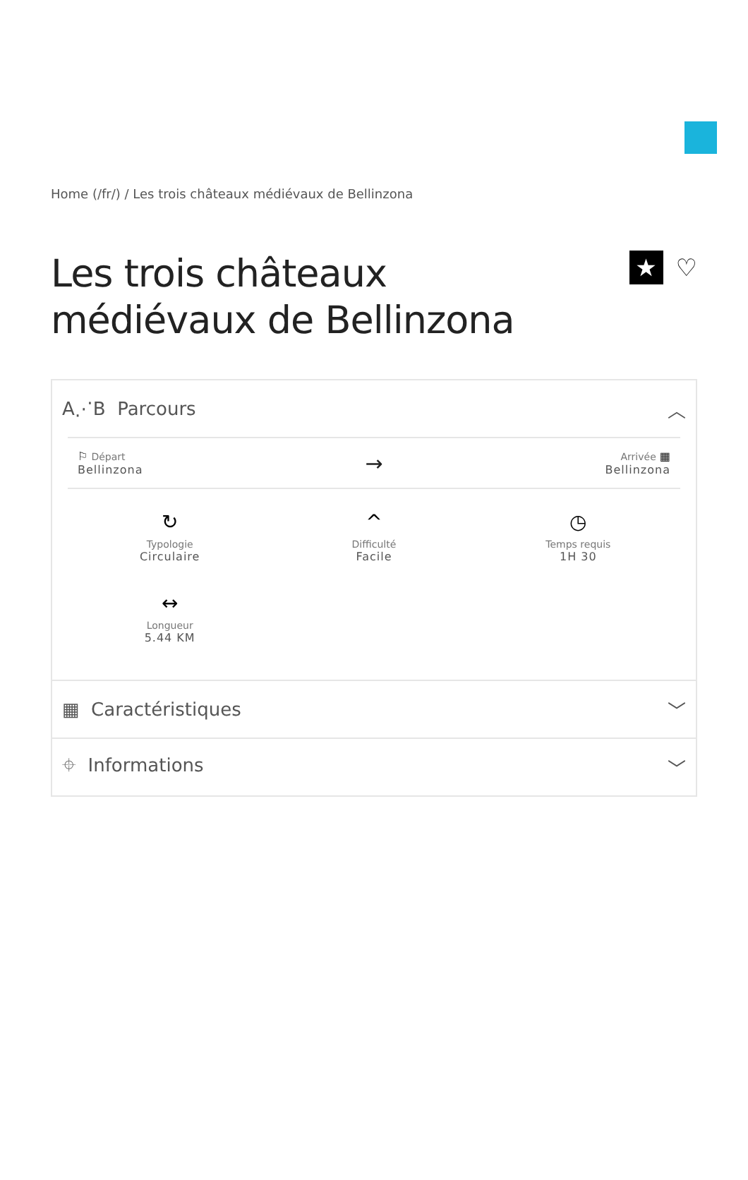Home (/fr/) / Les trois châteaux médiévaux de Bellinzona
Les trois châteaux
médiévaux de Bellinzona
★
♡
A⋰B Parcours ︿
⚐ Départ
Bellinzona
→
Arrivée ▦
Bellinzona
↻
Typologie
Circulaire
^
Difficulté
Facile
◷
Temps requis
1H 30
↔
Longueur
5.44 KM
▦ Caractéristiques ﹀
⌖ Informations ﹀